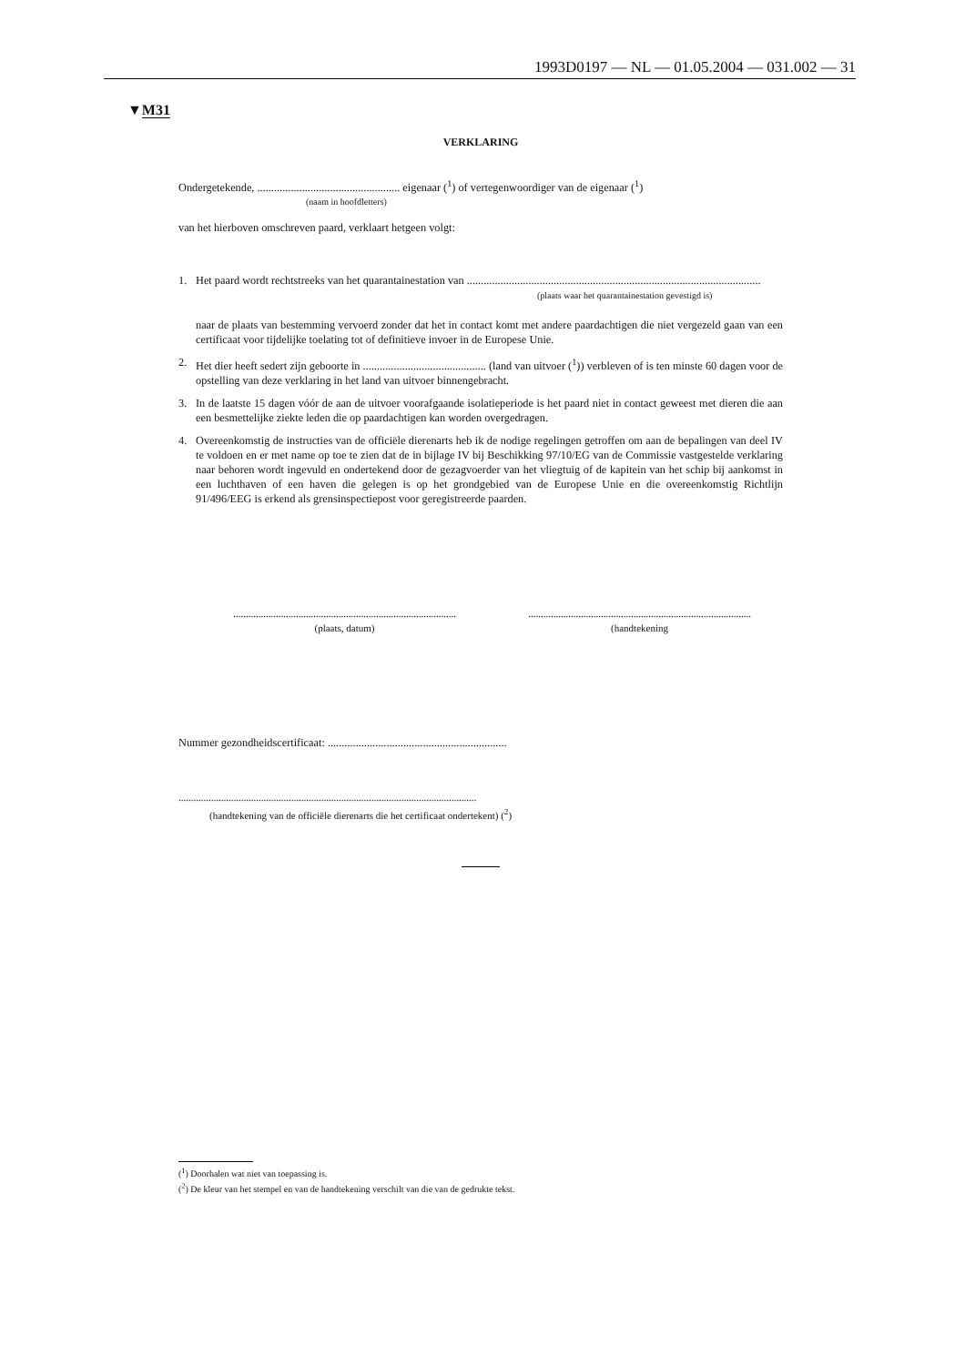1993D0197 — NL — 01.05.2004 — 031.002 — 31
▼M31
VERKLARING
Ondergetekende, ................................................... eigenaar (<sup>1</sup>) of vertegenwoordiger van de eigenaar (<sup>1</sup>)
(naam in hoofdletters)
van het hierboven omschreven paard, verklaart hetgeen volgt:
1. Het paard wordt rechtstreeks van het quarantainestation van .........................................................................................................
(plaats waar het quarantainestation gevestigd is)
naar de plaats van bestemming vervoerd zonder dat het in contact komt met andere paardachtigen die niet vergezeld gaan van een certificaat voor tijdelijke toelating tot of definitieve invoer in de Europese Unie.
2. Het dier heeft sedert zijn geboorte in ............................................ (land van uitvoer (<sup>1</sup>)) verbleven of is ten minste 60 dagen voor de opstelling van deze verklaring in het land van uitvoer binnengebracht.
3. In de laatste 15 dagen vóór de aan de uitvoer voorafgaande isolatieperiode is het paard niet in contact geweest met dieren die aan een besmettelijke ziekte leden die op paardachtigen kan worden overgedragen.
4. Overeenkomstig de instructies van de officiële dierenarts heb ik de nodige regelingen getroffen om aan de bepalingen van deel IV te voldoen en er met name op toe te zien dat de in bijlage IV bij Beschikking 97/10/EG van de Commissie vastgestelde verklaring naar behoren wordt ingevuld en ondertekend door de gezagvoerder van het vliegtuig of de kapitein van het schip bij aankomst in een luchthaven of een haven die gelegen is op het grondgebied van de Europese Unie en die overeenkomstig Richtlijn 91/496/EEG is erkend als grensinspectiepost voor geregistreerde paarden.
.........................................................................................
(plaats, datum)
.........................................................................................
(handtekening
Nummer gezondheidscertificaat: ................................................................
.......................................................................................................................
(handtekening van de officiële dierenarts die het certificaat ondertekent) (<sup>2</sup>)
(<sup>1</sup>) Doorhalen wat niet van toepassing is.
(<sup>2</sup>) De kleur van het stempel en van de handtekening verschilt van die van de gedrukte tekst.